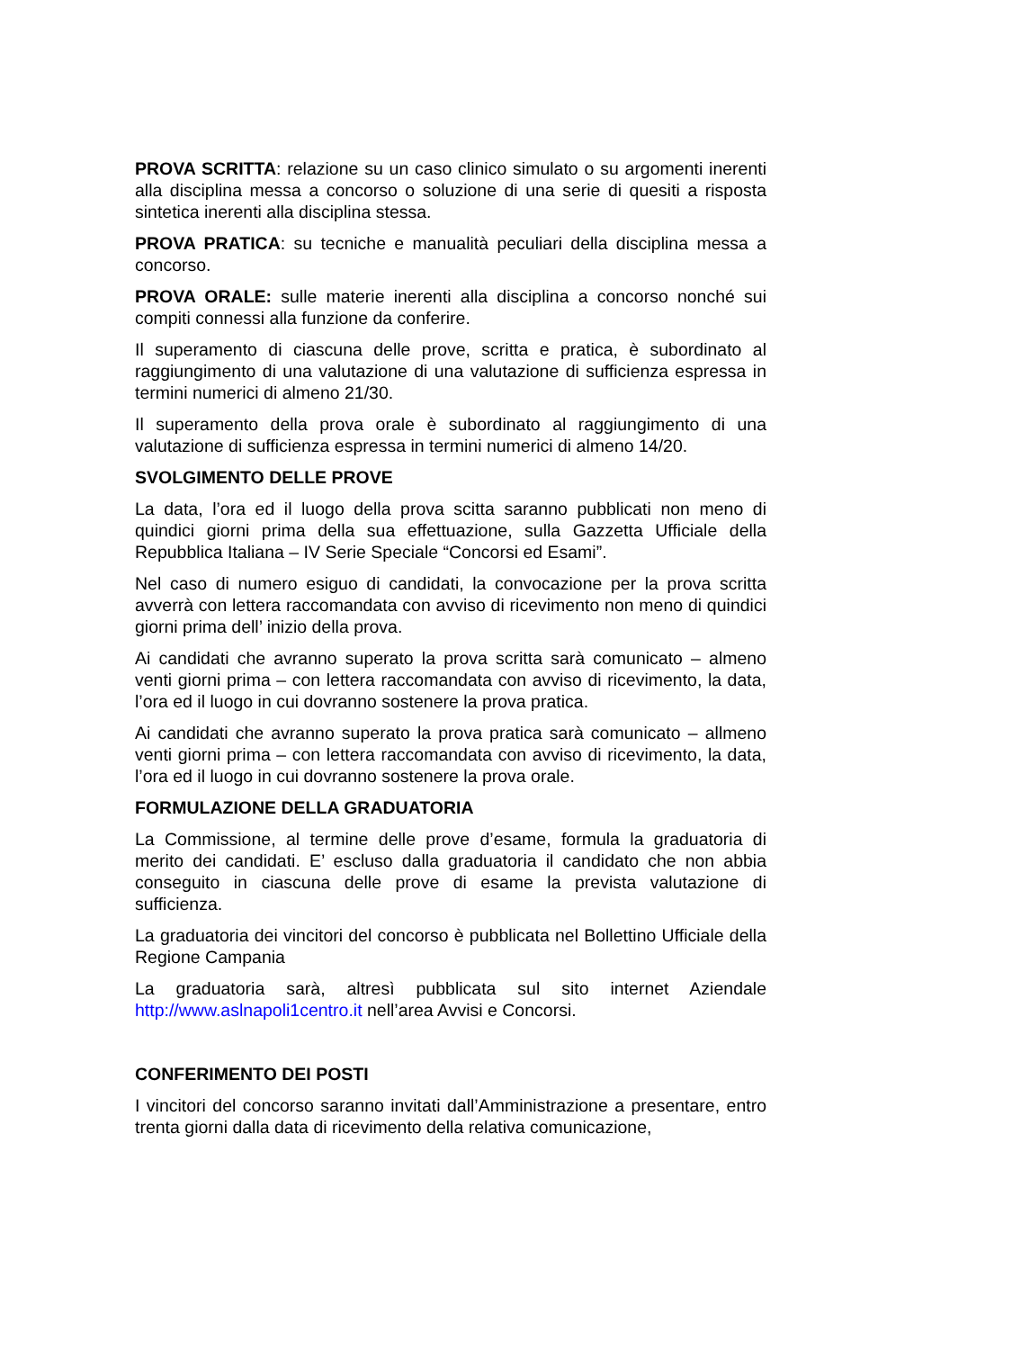PROVA SCRITTA: relazione su un caso clinico simulato o su argomenti inerenti alla disciplina messa a concorso o soluzione di una serie di quesiti a risposta sintetica inerenti alla disciplina stessa.
PROVA PRATICA: su tecniche e manualità peculiari della disciplina messa a concorso.
PROVA ORALE: sulle materie inerenti alla disciplina a concorso nonché sui compiti connessi alla funzione da conferire.
Il superamento di ciascuna delle prove, scritta e pratica, è subordinato al raggiungimento di una valutazione di una valutazione di sufficienza espressa in termini numerici di almeno 21/30.
Il superamento della prova orale è subordinato al raggiungimento di una valutazione di sufficienza espressa in termini numerici di almeno 14/20.
SVOLGIMENTO DELLE PROVE
La data, l’ora ed il luogo della prova scitta saranno pubblicati non meno di quindici giorni prima della sua effettuazione, sulla Gazzetta Ufficiale della Repubblica Italiana – IV Serie Speciale “Concorsi ed Esami”.
Nel caso di numero esiguo di candidati, la convocazione per la prova scritta avverrà con lettera raccomandata con avviso di ricevimento non meno di quindici giorni prima dell’ inizio della prova.
Ai candidati che avranno superato la prova scritta sarà comunicato – almeno venti giorni prima – con lettera raccomandata con avviso di ricevimento, la data, l’ora ed il luogo in cui dovranno sostenere la prova pratica.
Ai candidati che avranno superato la prova pratica sarà comunicato – allmeno venti giorni prima – con lettera raccomandata con avviso di ricevimento, la data, l’ora ed il luogo in cui dovranno sostenere la prova orale.
FORMULAZIONE DELLA GRADUATORIA
La Commissione, al termine delle prove d’esame, formula la graduatoria di merito dei candidati. E’ escluso dalla graduatoria il candidato che non abbia conseguito in ciascuna delle prove di esame la prevista valutazione di sufficienza.
La graduatoria dei vincitori del concorso è pubblicata nel Bollettino Ufficiale della Regione Campania
La graduatoria sarà, altresì pubblicata sul sito internet Aziendale http://www.aslnapoli1centro.it nell’area Avvisi e Concorsi.
CONFERIMENTO DEI POSTI
I vincitori del concorso saranno invitati dall’Amministrazione a presentare, entro trenta giorni dalla data di ricevimento della relativa comunicazione,